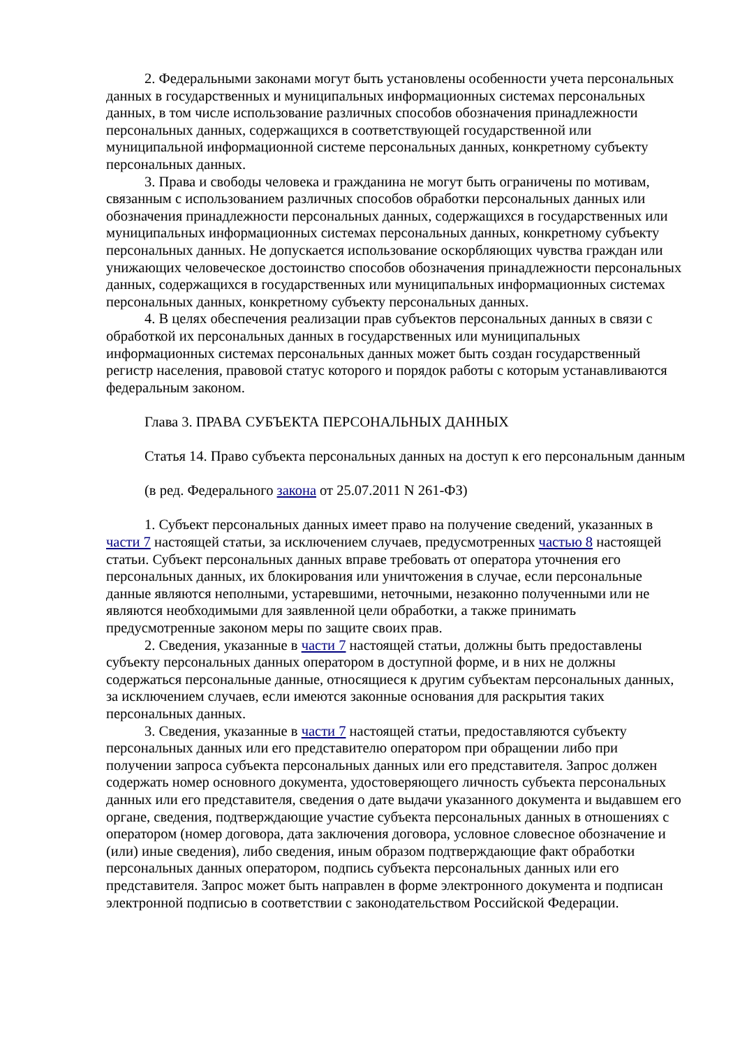2. Федеральными законами могут быть установлены особенности учета персональных данных в государственных и муниципальных информационных системах персональных данных, в том числе использование различных способов обозначения принадлежности персональных данных, содержащихся в соответствующей государственной или муниципальной информационной системе персональных данных, конкретному субъекту персональных данных.
3. Права и свободы человека и гражданина не могут быть ограничены по мотивам, связанным с использованием различных способов обработки персональных данных или обозначения принадлежности персональных данных, содержащихся в государственных или муниципальных информационных системах персональных данных, конкретному субъекту персональных данных. Не допускается использование оскорбляющих чувства граждан или унижающих человеческое достоинство способов обозначения принадлежности персональных данных, содержащихся в государственных или муниципальных информационных системах персональных данных, конкретному субъекту персональных данных.
4. В целях обеспечения реализации прав субъектов персональных данных в связи с обработкой их персональных данных в государственных или муниципальных информационных системах персональных данных может быть создан государственный регистр населения, правовой статус которого и порядок работы с которым устанавливаются федеральным законом.
Глава 3. ПРАВА СУБЪЕКТА ПЕРСОНАЛЬНЫХ ДАННЫХ
Статья 14. Право субъекта персональных данных на доступ к его персональным данным
(в ред. Федерального закона от 25.07.2011 N 261-ФЗ)
1. Субъект персональных данных имеет право на получение сведений, указанных в части 7 настоящей статьи, за исключением случаев, предусмотренных частью 8 настоящей статьи. Субъект персональных данных вправе требовать от оператора уточнения его персональных данных, их блокирования или уничтожения в случае, если персональные данные являются неполными, устаревшими, неточными, незаконно полученными или не являются необходимыми для заявленной цели обработки, а также принимать предусмотренные законом меры по защите своих прав.
2. Сведения, указанные в части 7 настоящей статьи, должны быть предоставлены субъекту персональных данных оператором в доступной форме, и в них не должны содержаться персональные данные, относящиеся к другим субъектам персональных данных, за исключением случаев, если имеются законные основания для раскрытия таких персональных данных.
3. Сведения, указанные в части 7 настоящей статьи, предоставляются субъекту персональных данных или его представителю оператором при обращении либо при получении запроса субъекта персональных данных или его представителя. Запрос должен содержать номер основного документа, удостоверяющего личность субъекта персональных данных или его представителя, сведения о дате выдачи указанного документа и выдавшем его органе, сведения, подтверждающие участие субъекта персональных данных в отношениях с оператором (номер договора, дата заключения договора, условное словесное обозначение и (или) иные сведения), либо сведения, иным образом подтверждающие факт обработки персональных данных оператором, подпись субъекта персональных данных или его представителя. Запрос может быть направлен в форме электронного документа и подписан электронной подписью в соответствии с законодательством Российской Федерации.